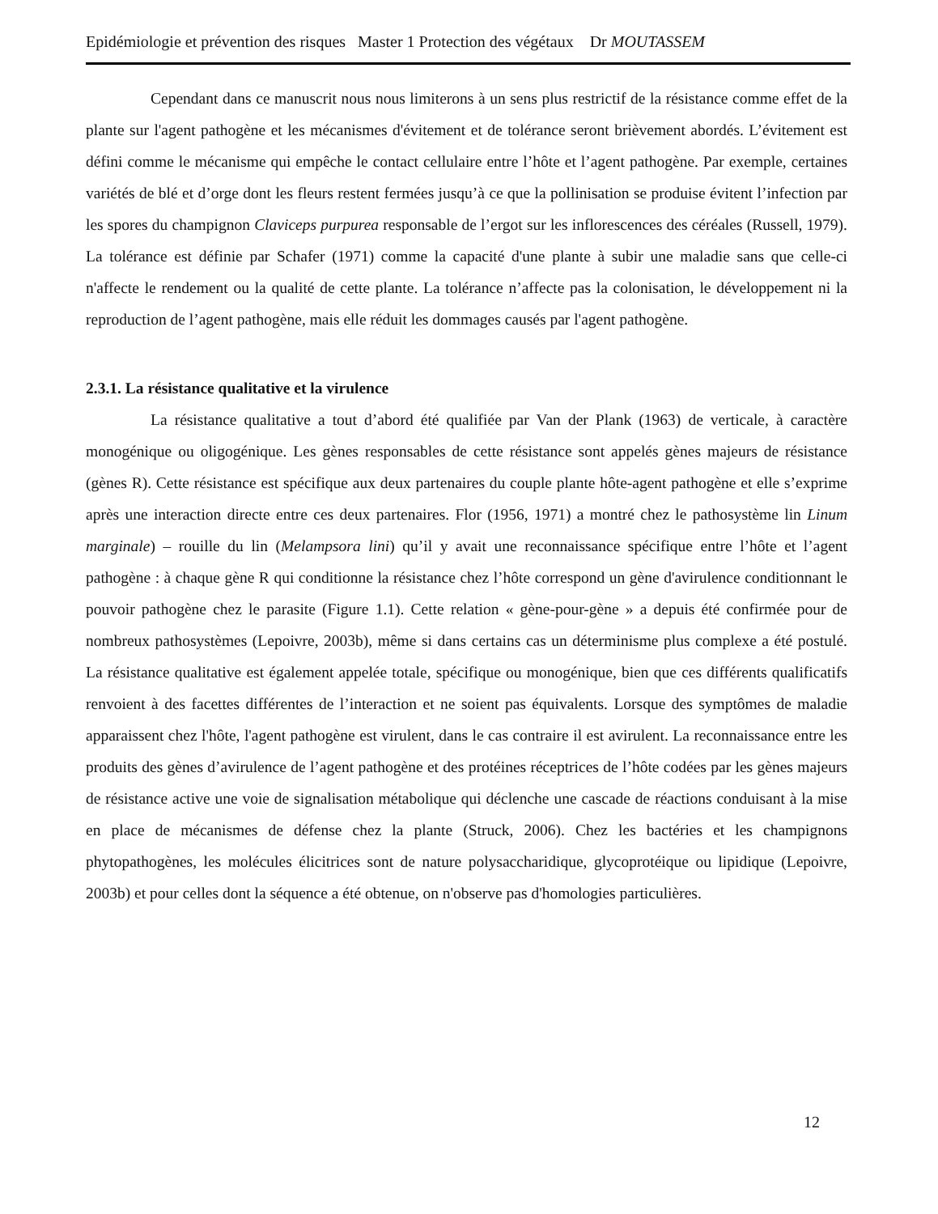Epidémiologie et prévention des risques Master 1 Protection des végétaux Dr MOUTASSEM
Cependant dans ce manuscrit nous nous limiterons à un sens plus restrictif de la résistance comme effet de la plante sur l'agent pathogène et les mécanismes d'évitement et de tolérance seront brièvement abordés. L’évitement est défini comme le mécanisme qui empêche le contact cellulaire entre l’hôte et l’agent pathogène. Par exemple, certaines variétés de blé et d’orge dont les fleurs restent fermées jusqu’à ce que la pollinisation se produise évitent l’infection par les spores du champignon Claviceps purpurea responsable de l’ergot sur les inflorescences des céréales (Russell, 1979). La tolérance est définie par Schafer (1971) comme la capacité d'une plante à subir une maladie sans que celle-ci n'affecte le rendement ou la qualité de cette plante. La tolérance n’affecte pas la colonisation, le développement ni la reproduction de l’agent pathogène, mais elle réduit les dommages causés par l'agent pathogène.
2.3.1. La résistance qualitative et la virulence
La résistance qualitative a tout d’abord été qualifiée par Van der Plank (1963) de verticale, à caractère monogénique ou oligogénique. Les gènes responsables de cette résistance sont appelés gènes majeurs de résistance (gènes R). Cette résistance est spécifique aux deux partenaires du couple plante hôte-agent pathogène et elle s’exprime après une interaction directe entre ces deux partenaires. Flor (1956, 1971) a montré chez le pathosystème lin Linum marginale) – rouille du lin (Melampsora lini) qu’il y avait une reconnaissance spécifique entre l’hôte et l’agent pathogène : à chaque gène R qui conditionne la résistance chez l’hôte correspond un gène d'avirulence conditionnant le pouvoir pathogène chez le parasite (Figure 1.1). Cette relation « gène-pour-gène » a depuis été confirmée pour de nombreux pathosystèmes (Lepoivre, 2003b), même si dans certains cas un déterminisme plus complexe a été postulé. La résistance qualitative est également appelée totale, spécifique ou monogénique, bien que ces différents qualificatifs renvoient à des facettes différentes de l’interaction et ne soient pas équivalents. Lorsque des symptômes de maladie apparaissent chez l'hôte, l'agent pathogène est virulent, dans le cas contraire il est avirulent. La reconnaissance entre les produits des gènes d’avirulence de l’agent pathogène et des protéines réceptrices de l’hôte codées par les gènes majeurs de résistance active une voie de signalisation métabolique qui déclenche une cascade de réactions conduisant à la mise en place de mécanismes de défense chez la plante (Struck, 2006). Chez les bactéries et les champignons phytopathogènes, les molécules élicitrices sont de nature polysaccharidique, glycoprotéique ou lipidique (Lepoivre, 2003b) et pour celles dont la séquence a été obtenue, on n'observe pas d'homologies particulières.
12